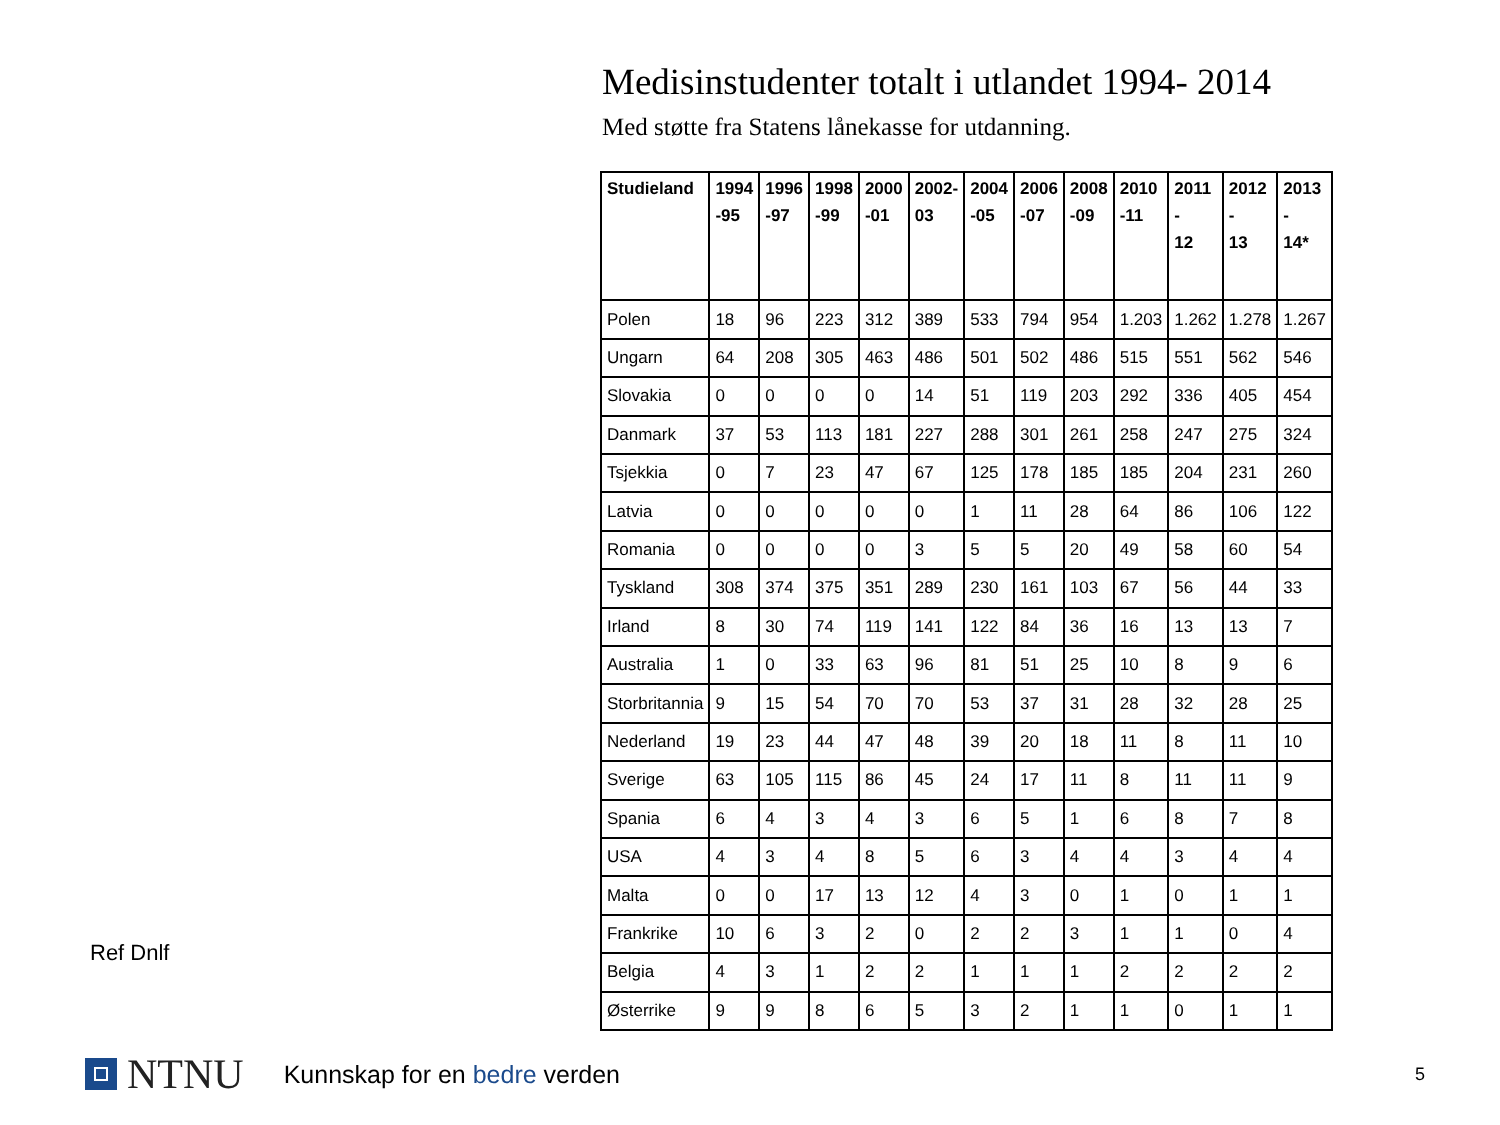Ref Dnlf
Medisinstudenter totalt i utlandet 1994- 2014
Med støtte fra Statens lånekasse for utdanning.
| Studieland | 1994 -95 | 1996 -97 | 1998 -99 | 2000 -01 | 2002- 03 | 2004 -05 | 2006 -07 | 2008 -09 | 2010 -11 | 2011 - 12 | 2012 - 13 | 2013 - 14* |
| --- | --- | --- | --- | --- | --- | --- | --- | --- | --- | --- | --- | --- |
| Polen | 18 | 96 | 223 | 312 | 389 | 533 | 794 | 954 | 1.203 | 1.262 | 1.278 | 1.267 |
| Ungarn | 64 | 208 | 305 | 463 | 486 | 501 | 502 | 486 | 515 | 551 | 562 | 546 |
| Slovakia | 0 | 0 | 0 | 0 | 14 | 51 | 119 | 203 | 292 | 336 | 405 | 454 |
| Danmark | 37 | 53 | 113 | 181 | 227 | 288 | 301 | 261 | 258 | 247 | 275 | 324 |
| Tsjekkia | 0 | 7 | 23 | 47 | 67 | 125 | 178 | 185 | 185 | 204 | 231 | 260 |
| Latvia | 0 | 0 | 0 | 0 | 0 | 1 | 11 | 28 | 64 | 86 | 106 | 122 |
| Romania | 0 | 0 | 0 | 0 | 3 | 5 | 5 | 20 | 49 | 58 | 60 | 54 |
| Tyskland | 308 | 374 | 375 | 351 | 289 | 230 | 161 | 103 | 67 | 56 | 44 | 33 |
| Irland | 8 | 30 | 74 | 119 | 141 | 122 | 84 | 36 | 16 | 13 | 13 | 7 |
| Australia | 1 | 0 | 33 | 63 | 96 | 81 | 51 | 25 | 10 | 8 | 9 | 6 |
| Storbritannia | 9 | 15 | 54 | 70 | 70 | 53 | 37 | 31 | 28 | 32 | 28 | 25 |
| Nederland | 19 | 23 | 44 | 47 | 48 | 39 | 20 | 18 | 11 | 8 | 11 | 10 |
| Sverige | 63 | 105 | 115 | 86 | 45 | 24 | 17 | 11 | 8 | 11 | 11 | 9 |
| Spania | 6 | 4 | 3 | 4 | 3 | 6 | 5 | 1 | 6 | 8 | 7 | 8 |
| USA | 4 | 3 | 4 | 8 | 5 | 6 | 3 | 4 | 4 | 3 | 4 | 4 |
| Malta | 0 | 0 | 17 | 13 | 12 | 4 | 3 | 0 | 1 | 0 | 1 | 1 |
| Frankrike | 10 | 6 | 3 | 2 | 0 | 2 | 2 | 3 | 1 | 1 | 0 | 4 |
| Belgia | 4 | 3 | 1 | 2 | 2 | 1 | 1 | 1 | 2 | 2 | 2 | 2 |
| Østerrike | 9 | 9 | 8 | 6 | 5 | 3 | 2 | 1 | 1 | 0 | 1 | 1 |
NTNU
Kunnskap for en bedre verden
5